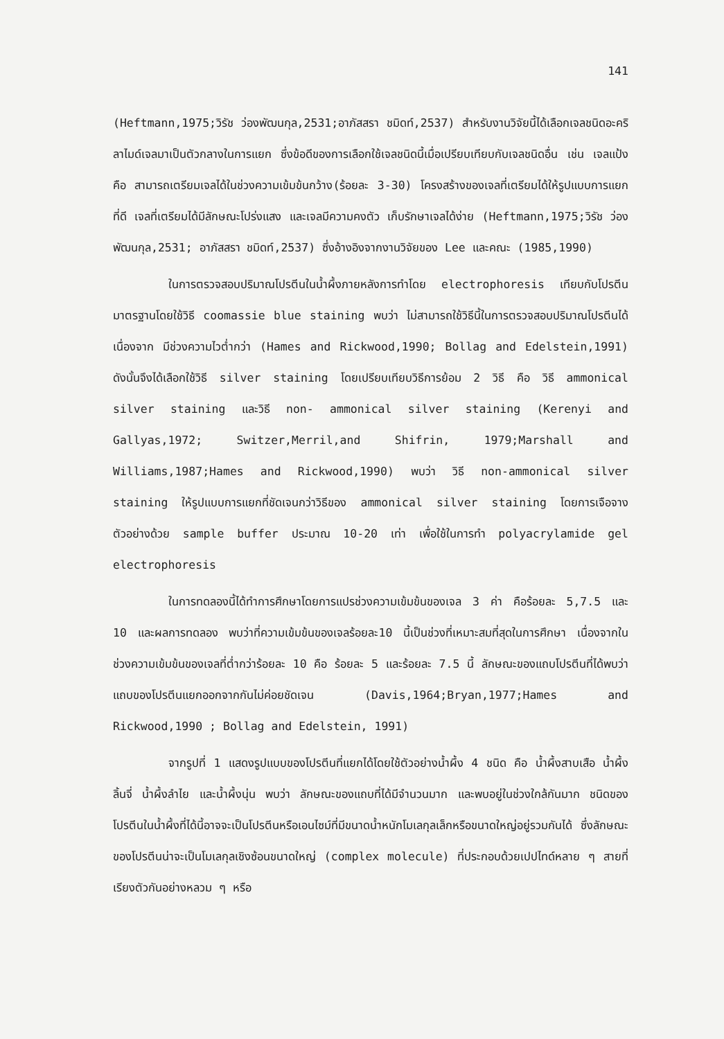141
(Heftmann,1975;วิรัช ว่องพัฒนกุล,2531;อาภัสสรา ชมิดท์,2537) สำหรับงานวิจัยนี้ได้เลือกเจลชนิดอะคริลาไมด์เจลมาเป็นตัวกลางในการแยก ซึ่งข้อดีของการเลือกใช้เจลชนิดนี้เมื่อเปรียบเทียบกับเจลชนิดอื่น เช่น เจลแป้ง คือ สามารถเตรียมเจลได้ในช่วงความเข้มข้นกว้าง(ร้อยละ 3-30) โครงสร้างของเจลที่เตรียมได้ให้รูปแบบการแยกที่ดี เจลที่เตรียมได้มีลักษณะโปร่งแสง และเจลมีความคงตัว เก็บรักษาเจลได้ง่าย (Heftmann,1975;วิรัช ว่องพัฒนกุล,2531; อาภัสสรา ชมิดท์,2537) ซึ่งอ้างอิงจากงานวิจัยของ Lee และคณะ (1985,1990)
ในการตรวจสอบปริมาณโปรตีนในน้ำผึ้งภายหลังการทำโดย electrophoresis เทียบกับโปรตีนมาตรฐานโดยใช้วิธี coomassie blue staining พบว่า ไม่สามารถใช้วิธีนี้ในการตรวจสอบปริมาณโปรตีนได้ เนื่องจาก มีช่วงความไวต่ำกว่า (Hames and Rickwood,1990; Bollag and Edelstein,1991) ดังนั้นจึงได้เลือกใช้วิธี silver staining โดยเปรียบเทียบวิธีการย้อม 2 วิธี คือ วิธี ammonical silver staining และวิธี non- ammonical silver staining (Kerenyi and Gallyas,1972; Switzer,Merril,and Shifrin, 1979;Marshall and Williams,1987;Hames and Rickwood,1990) พบว่า วิธี non-ammonical silver staining ให้รูปแบบการแยกที่ชัดเจนกว่าวิธีของ ammonical silver staining โดยการเจือจางตัวอย่างด้วย sample buffer ประมาณ 10-20 เท่า เพื่อใช้ในการทำ polyacrylamide gel electrophoresis
ในการทดลองนี้ได้ทำการศึกษาโดยการแปรช่วงความเข้มข้นของเจล 3 ค่า คือร้อยละ 5,7.5 และ 10 และผลการทดลอง พบว่าที่ความเข้มข้นของเจลร้อยละ10 นี้เป็นช่วงที่เหมาะสมที่สุดในการศึกษา เนื่องจากในช่วงความเข้มข้นของเจลที่ต่ำกว่าร้อยละ 10 คือ ร้อยละ 5 และร้อยละ 7.5 นี้ ลักษณะของแถบโปรตีนที่ได้พบว่าแถบของโปรตีนแยกออกจากกันไม่ค่อยชัดเจน (Davis,1964;Bryan,1977;Hames and Rickwood,1990 ; Bollag and Edelstein, 1991)
จากรูปที่ 1 แสดงรูปแบบของโปรตีนที่แยกได้โดยใช้ตัวอย่างน้ำผึ้ง 4 ชนิด คือ น้ำผึ้งสาบเสือ น้ำผึ้งลิ้นจี่ น้ำผึ้งลำไย และน้ำผึ้งนุ่น พบว่า ลักษณะของแถบที่ได้มีจำนวนมาก และพบอยู่ในช่วงใกล้กันมาก ชนิดของโปรตีนในน้ำผึ้งที่ได้นี้อาจจะเป็นโปรตีนหรือเอนไซม์ที่มีขนาดน้ำหนักโมเลกุลเล็กหรือขนาดใหญ่อยู่รวมกันได้ ซึ่งลักษณะของโปรตีนน่าจะเป็นโมเลกุลเชิงซ้อนขนาดใหญ่ (complex molecule) ที่ประกอบด้วยเปปไทด์หลาย ๆ สายที่เรียงตัวกันอย่างหลวม ๆ หรือ